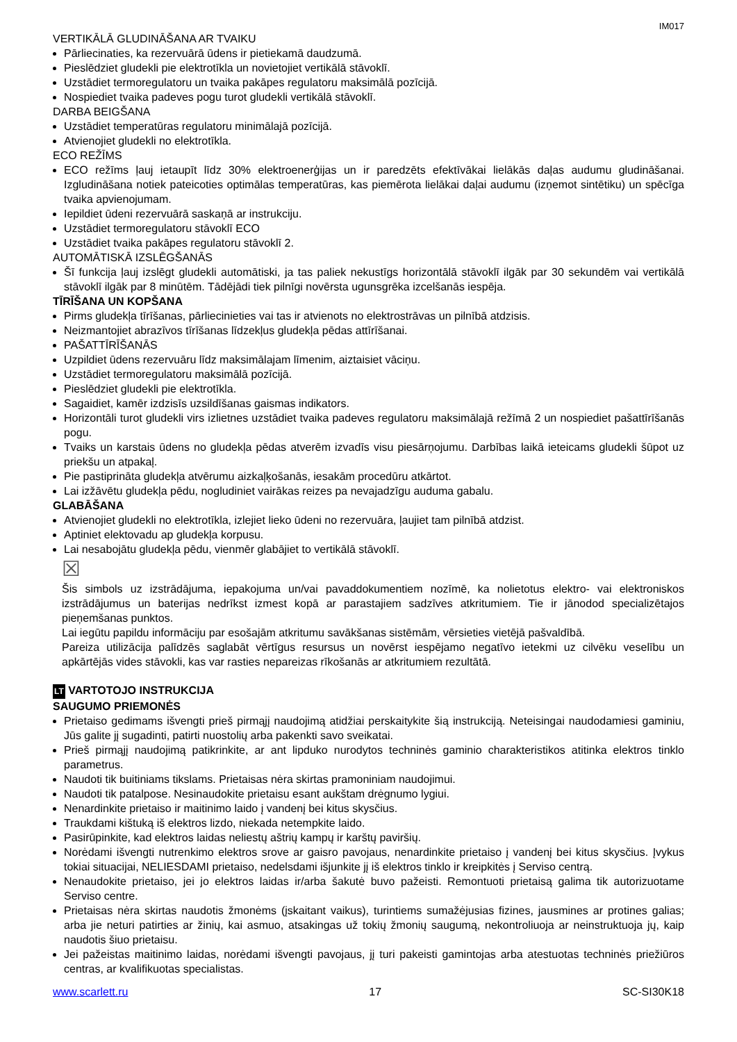IM017
VERTIKĀLĀ GLUDINĀŠANA AR TVAIKU
Pārliecinaties, ka rezervuārā ūdens ir pietiekamā daudzumā.
Pieslēdziet gludekli pie elektrotīkla un novietojiet vertikālā stāvoklī.
Uzstādiet termoregulatoru un tvaika pakāpes regulatoru maksimālā pozīcijā.
Nospiediet tvaika padeves pogu turot gludekli vertikālā stāvoklī.
DARBA BEIGŠANA
Uzstādiet temperatūras regulatoru minimālajā pozīcijā.
Atvienojiet gludekli no elektrotīkla.
ECO REŽĪMS
ECO režīms ļauj ietaupīt līdz 30% elektroenerģijas un ir paredzēts efektīvākai lielākās daļas audumu gludināšanai. Izgludināšana notiek pateicoties optimālas temperatūras, kas piemērota lielākai daļai audumu (izņemot sintētiku) un spēcīga tvaika apvienojumam.
Iepildiet ūdeni rezervuārā saskaņā ar instrukciju.
Uzstādiet termoregulatoru stāvoklī ECO
Uzstādiet tvaika pakāpes regulatoru stāvoklī 2.
AUTOMĀTISKĀ IZSLĒGŠANĀS
Šī funkcija ļauj izslēgt gludekli automātiski, ja tas paliek nekustīgs horizontālā stāvoklī ilgāk par 30 sekundēm vai vertikālā stāvoklī ilgāk par 8 minūtēm. Tādējādi tiek pilnīgi novērsta ugunsgrēka izcelšanās iespēja.
TĪRĪŠANA UN KOPŠANA
Pirms gludekļa tīrīšanas, pārliecinieties vai tas ir atvienots no elektrostrāvas un pilnībā atdzisis.
Neizmantojiet abrazīvos tīrīšanas līdzekļus gludekļa pēdas attīrīšanai.
PAŠATTĪRĪŠANĀS
Uzpildiet ūdens rezervuāru līdz maksimālajam līmenim, aiztaisiet vāciņu.
Uzstādiet termoregulatoru maksimālā pozīcijā.
Pieslēdziet gludekli pie elektrotīkla.
Sagaidiet, kamēr izdzisīs uzsildīšanas gaismas indikators.
Horizontāli turot gludekli virs izlietnes uzstādiet tvaika padeves regulatoru maksimālajā režīmā 2 un nospiediet pašattīrīšanās pogu.
Tvaiks un karstais ūdens no gludekļa pēdas atverēm izvadīs visu piesārņojumu. Darbības laikā ieteicams gludekli šūpot uz priekšu un atpakaļ.
Pie pastiprināta gludekļa atvērumu aizkaļķošanās, iesakām procedūru atkārtot.
Lai izžāvētu gludekļa pēdu, nogludiniet vairākas reizes pa nevajadzīgu auduma gabalu.
GLABĀŠANA
Atvienojiet gludekli no elektrotīkla, izlejiet lieko ūdeni no rezervuāra, ļaujiet tam pilnībā atdzist.
Aptiniet elektovadu ap gludekļa korpusu.
Lai nesabojātu gludekļa pēdu, vienmēr glabājiet to vertikālā stāvoklī.
☒
Šis simbols uz izstrādājuma, iepakojuma un/vai pavaddokumentiem nozīmē, ka nolietotus elektro- vai elektroniskos izstrādājumus un baterijas nedrīkst izmest kopā ar parastajiem sadzīves atkritumiem. Tie ir jānodod specializētajos pieņemšanas punktos.
Lai iegūtu papildu informāciju par esošajām atkritumu savākšanas sistēmām, vērsieties vietējā pašvaldībā.
Pareiza utilizācija palīdzēs saglabāt vērtīgus resursus un novērst iespējamo negatīvo ietekmi uz cilvēku veselību un apkārtējās vides stāvokli, kas var rasties nepareizas rīkošanās ar atkritumiem rezultātā.
LT VARTOTOJO INSTRUKCIJA
SAUGUMO PRIEMONĖS
Prietaiso gedimams išvengti prieš pirmąjį naudojimą atidžiai perskaitykite šią instrukciją. Neteisingai naudodamiesi gaminiu, Jūs galite jį sugadinti, patirti nuostolių arba pakenkti savo sveikatai.
Prieš pirmąjį naudojimą patikrinkite, ar ant lipduko nurodytos techninės gaminio charakteristikos atitinka elektros tinklo parametrus.
Naudoti tik buitiniams tikslams. Prietaisas nėra skirtas pramoniniam naudojimui.
Naudoti tik patalpose. Nesinaudokite prietaisu esant aukštam drėgnumo lygiui.
Nenardinkite prietaiso ir maitinimo laido į vandenį bei kitus skysčius.
Traukdami kištuką iš elektros lizdo, niekada netempkite laido.
Pasirūpinkite, kad elektros laidas neliestų aštrių kampų ir karštų paviršių.
Norėdami išvengti nutrenkimo elektros srove ar gaisro pavojaus, nenardinkite prietaiso į vandenį bei kitus skysčius. Įvykus tokiai situacijai, NELIESDAMI prietaiso, nedelsdami išjunkite jį iš elektros tinklo ir kreipkitės į Serviso centrą.
Nenaudokite prietaiso, jei jo elektros laidas ir/arba šakutė buvo pažeisti. Remontuoti prietaisą galima tik autorizuotame Serviso centre.
Prietaisas nėra skirtas naudotis žmonėms (įskaitant vaikus), turintiems sumažėjusias fizines, jausmines ar protines galias; arba jie neturi patirties ar žinių, kai asmuo, atsakingas už tokių žmonių saugumą, nekontroliuoja ar neinstruktuoja jų, kaip naudotis šiuo prietaisu.
Jei pažeistas maitinimo laidas, norėdami išvengti pavojaus, jį turi pakeisti gamintojas arba atestuotas techninės priežiūros centras, ar kvalifikuotas specialistas.
www.scarlett.ru 17 SC-SI30K18